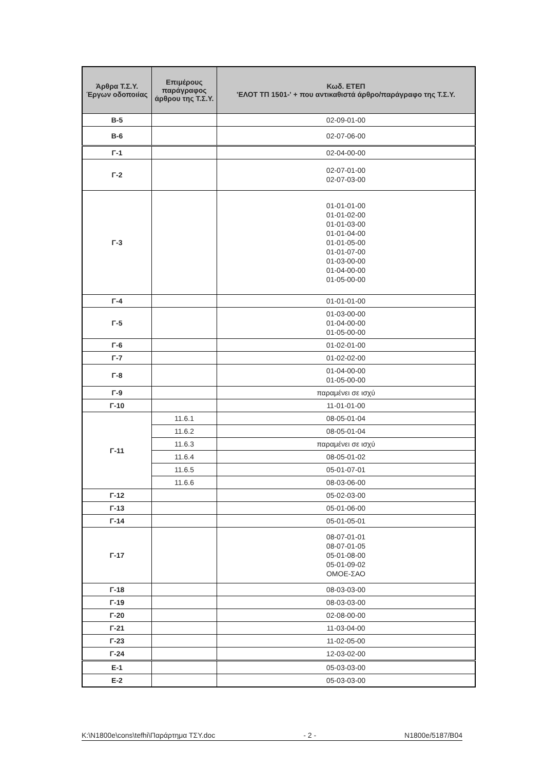| Άρθρα Τ.Σ.Υ. Έργων οδοποιίας | Επιμέρους παράγραφος άρθρου της Τ.Σ.Υ. | Κωδ. ΕΤΕΠ 'ΕΛΟΤ ΤΠ 1501-' + που αντικαθιστά άρθρο/παράγραφο της Τ.Σ.Υ. |
| --- | --- | --- |
| Β-5 | | 02-09-01-00 |
| Β-6 | | 02-07-06-00 |
| Γ-1 | | 02-04-00-00 |
| Γ-2 | | 02-07-01-00 02-07-03-00 |
| Γ-3 | | 01-01-01-00 01-01-02-00 01-01-03-00 01-01-04-00 01-01-05-00 01-01-07-00 01-03-00-00 01-04-00-00 01-05-00-00 |
| Γ-4 | | 01-01-01-00 |
| Γ-5 | | 01-03-00-00 01-04-00-00 01-05-00-00 |
| Γ-6 | | 01-02-01-00 |
| Γ-7 | | 01-02-02-00 |
| Γ-8 | | 01-04-00-00 01-05-00-00 |
| Γ-9 | | παραμένει σε ισχύ |
| Γ-10 | | 11-01-01-00 |
| Γ-11 | 11.6.1 | 08-05-01-04 |
| | 11.6.2 | 08-05-01-04 |
| | 11.6.3 | παραμένει σε ισχύ |
| | 11.6.4 | 08-05-01-02 |
| | 11.6.5 | 05-01-07-01 |
| | 11.6.6 | 08-03-06-00 |
| Γ-12 | | 05-02-03-00 |
| Γ-13 | | 05-01-06-00 |
| Γ-14 | | 05-01-05-01 |
| Γ-17 | | 08-07-01-01 08-07-01-05 05-01-08-00 05-01-09-02 ΟΜΟΕ-ΣΑΟ |
| Γ-18 | | 08-03-03-00 |
| Γ-19 | | 08-03-03-00 |
| Γ-20 | | 02-08-00-00 |
| Γ-21 | | 11-03-04-00 |
| Γ-23 | | 11-02-05-00 |
| Γ-24 | | 12-03-02-00 |
| Ε-1 | | 05-03-03-00 |
| Ε-2 | | 05-03-03-00 |
K:\N1800e\cons\tefhi\Παράρτημα ΤΣΥ.doc - 2 - N1800e/5187/B04